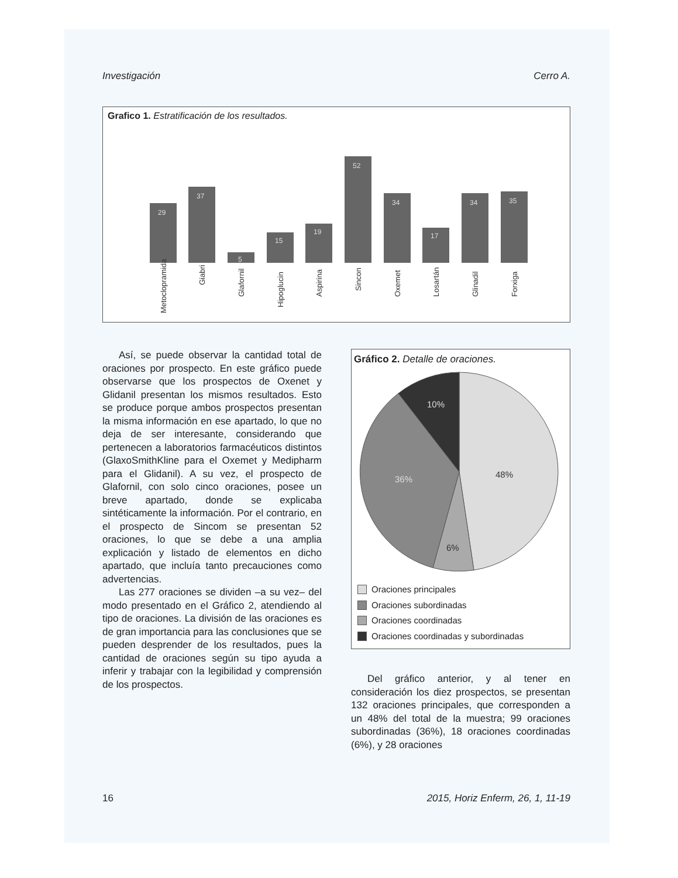Investigación Cerro A.
Grafico 1. Estratificación de los resultados.
29
37
5
15
19
52
34
17
34
35
Metoclopramida
Giabri
Glafornil
Hipoglucin
Aspirina
Sincon
Oxemet
Losartán
Glinadil
Forxiga
Así, se puede observar la cantidad total de oraciones por prospecto. En este gráfico puede observarse que los prospectos de Oxenet y Glidanil presentan los mismos resultados. Esto se produce porque ambos prospectos presentan la misma información en ese apartado, lo que no deja de ser interesante, considerando que pertenecen a laboratorios farmacéuticos distintos (GlaxoSmithKline para el Oxemet y Medipharm para el Glidanil). A su vez, el prospecto de Glafornil, con solo cinco oraciones, posee un breve apartado, donde se explicaba sintéticamente la información. Por el contrario, en el prospecto de Sincom se presentan 52 oraciones, lo que se debe a una amplia explicación y listado de elementos en dicho apartado, que incluía tanto precauciones como advertencias.
Las 277 oraciones se dividen –a su vez– del modo presentado en el Gráfico 2, atendiendo al tipo de oraciones. La división de las oraciones es de gran importancia para las conclusiones que se pueden desprender de los resultados, pues la cantidad de oraciones según su tipo ayuda a inferir y trabajar con la legibilidad y comprensión de los prospectos.
Gráfico 2. Detalle de oraciones.
10%
48%
36%
6%
Oraciones principales
Oraciones subordinadas
Oraciones coordinadas
Oraciones coordinadas y subordinadas
Del gráfico anterior, y al tener en consideración los diez prospectos, se presentan 132 oraciones principales, que corresponden a un 48% del total de la muestra; 99 oraciones subordinadas (36%), 18 oraciones coordinadas (6%), y 28 oraciones
16 2015, Horiz Enferm, 26, 1, 11-19